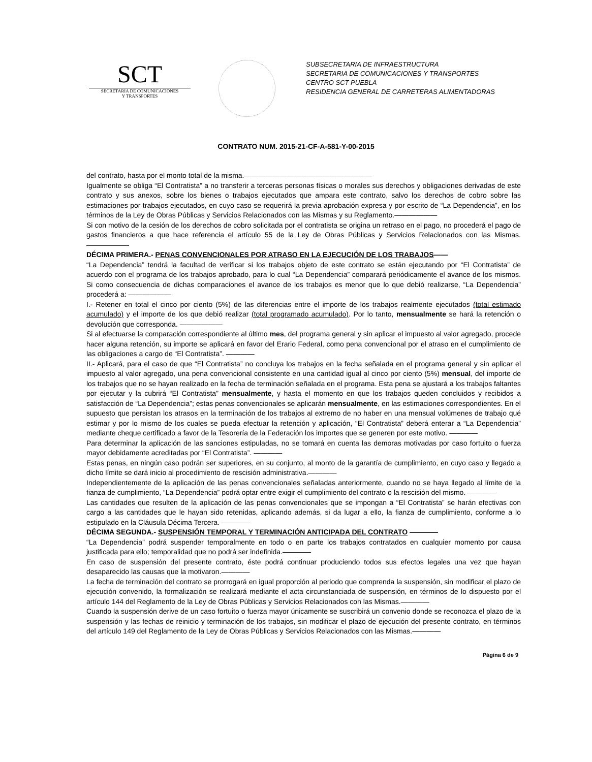SCT
SECRETARIA DE COMUNICACIONES
Y TRANSPORTES
SUBSECRETARIA DE INFRAESTRUCTURA
SECRETARIA DE COMUNICACIONES Y TRANSPORTES
CENTRO SCT PUEBLA
RESIDENCIA GENERAL DE CARRETERAS ALIMENTADORAS
CONTRATO NUM. 2015-21-CF-A-581-Y-00-2015
del contrato, hasta por el monto total de la misma.——————————————————
Igualmente se obliga “El Contratista” a no transferir a terceras personas físicas o morales sus derechos y obligaciones derivadas de este contrato y sus anexos, sobre los bienes o trabajos ejecutados que ampara este contrato, salvo los derechos de cobro sobre las estimaciones por trabajos ejecutados, en cuyo caso se requerirá la previa aprobación expresa y por escrito de “La Dependencia”, en los términos de la Ley de Obras Públicas y Servicios Relacionados con las Mismas y su Reglamento.——————
Si con motivo de la cesión de los derechos de cobro solicitada por el contratista se origina un retraso en el pago, no procederá el pago de gastos financieros a que hace referencia el artículo 55 de la Ley de Obras Públicas y Servicios Relacionados con las Mismas.——————
DÉCIMA PRIMERA.- PENAS CONVENCIONALES POR ATRASO EN LA EJECUCIÓN DE LOS TRABAJOS——
“La Dependencia” tendrá la facultad de verificar si los trabajos objeto de este contrato se están ejecutando por “El Contratista” de acuerdo con el programa de los trabajos aprobado, para lo cual “La Dependencia” comparará periódicamente el avance de los mismos. Si como consecuencia de dichas comparaciones el avance de los trabajos es menor que lo que debió realizarse, “La Dependencia” procederá a: ——————
I.- Retener en total el cinco por ciento (5%) de las diferencias entre el importe de los trabajos realmente ejecutados (total estimado acumulado) y el importe de los que debió realizar (total programado acumulado). Por lo tanto, mensualmente se hará la retención o devolución que corresponda. ——————
Si al efectuarse la comparación correspondiente al último mes, del programa general y sin aplicar el impuesto al valor agregado, procede hacer alguna retención, su importe se aplicará en favor del Erario Federal, como pena convencional por el atraso en el cumplimiento de las obligaciones a cargo de “El Contratista”. ————
II.- Aplicará, para el caso de que “El Contratista” no concluya los trabajos en la fecha señalada en el programa general y sin aplicar el impuesto al valor agregado, una pena convencional consistente en una cantidad igual al cinco por ciento (5%) mensual, del importe de los trabajos que no se hayan realizado en la fecha de terminación señalada en el programa. Esta pena se ajustará a los trabajos faltantes por ejecutar y la cubrirá “El Contratista” mensualmente, y hasta el momento en que los trabajos queden concluidos y recibidos a satisfacción de “La Dependencia”; estas penas convencionales se aplicarán mensualmente, en las estimaciones correspondientes. En el supuesto que persistan los atrasos en la terminación de los trabajos al extremo de no haber en una mensual volúmenes de trabajo qué estimar y por lo mismo de los cuales se pueda efectuar la retención y aplicación, “El Contratista” deberá enterar a “La Dependencia” mediante cheque certificado a favor de la Tesorería de la Federación los importes que se generen por este motivo. ————
Para determinar la aplicación de las sanciones estipuladas, no se tomará en cuenta las demoras motivadas por caso fortuito o fuerza mayor debidamente acreditadas por “El Contratista”. ————
Estas penas, en ningún caso podrán ser superiores, en su conjunto, al monto de la garantía de cumplimiento, en cuyo caso y llegado a dicho límite se dará inicio al procedimiento de rescisión administrativa.————
Independientemente de la aplicación de las penas convencionales señaladas anteriormente, cuando no se haya llegado al límite de la fianza de cumplimiento, “La Dependencia” podrá optar entre exigir el cumplimiento del contrato o la rescisión del mismo. ————
Las cantidades que resulten de la aplicación de las penas convencionales que se impongan a “El Contratista” se harán efectivas con cargo a las cantidades que le hayan sido retenidas, aplicando además, si da lugar a ello, la fianza de cumplimiento, conforme a lo estipulado en la Cláusula Décima Tercera. ————
DÉCIMA SEGUNDA.- SUSPENSIÓN TEMPORAL Y TERMINACIÓN ANTICIPADA DEL CONTRATO ————
“La Dependencia” podrá suspender temporalmente en todo o en parte los trabajos contratados en cualquier momento por causa justificada para ello; temporalidad que no podrá ser indefinida.————
En caso de suspensión del presente contrato, éste podrá continuar produciendo todos sus efectos legales una vez que hayan desaparecido las causas que la motivaron.————
La fecha de terminación del contrato se prorrogará en igual proporción al periodo que comprenda la suspensión, sin modificar el plazo de ejecución convenido, la formalización se realizará mediante el acta circunstanciada de suspensión, en términos de lo dispuesto por el artículo 144 del Reglamento de la Ley de Obras Públicas y Servicios Relacionados con las Mismas.————
Cuando la suspensión derive de un caso fortuito o fuerza mayor únicamente se suscribirá un convenio donde se reconozca el plazo de la suspensión y las fechas de reinicio y terminación de los trabajos, sin modificar el plazo de ejecución del presente contrato, en términos del artículo 149 del Reglamento de la Ley de Obras Públicas y Servicios Relacionados con las Mismas.————
Página 6 de 9